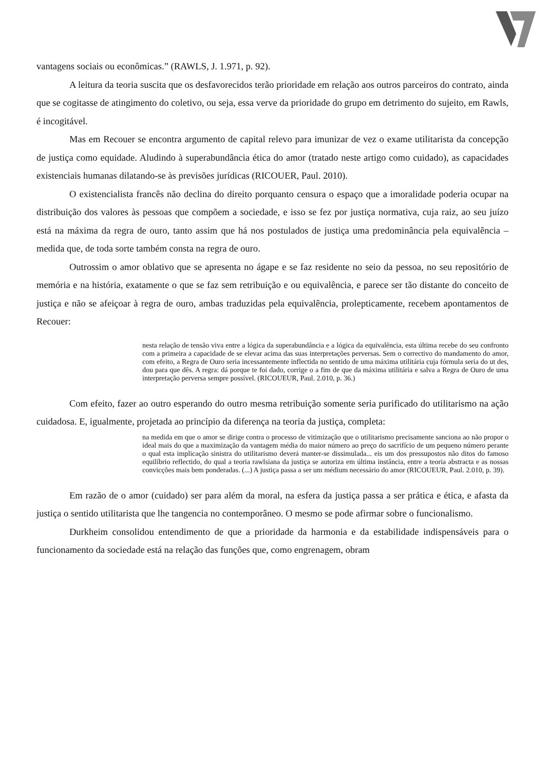vantagens sociais ou econômicas.” (RAWLS, J. 1.971, p. 92).
A leitura da teoria suscita que os desfavorecidos terão prioridade em relação aos outros parceiros do contrato, ainda que se cogitasse de atingimento do coletivo, ou seja, essa verve da prioridade do grupo em detrimento do sujeito, em Rawls, é incogitável.
Mas em Recouer se encontra argumento de capital relevo para imunizar de vez o exame utilitarista da concepção de justiça como equidade. Aludindo à superabundância ética do amor (tratado neste artigo como cuidado), as capacidades existenciais humanas dilatando-se às previsões jurídicas (RICOUER, Paul. 2010).
O existencialista francês não declina do direito porquanto censura o espaço que a imoralidade poderia ocupar na distribuição dos valores às pessoas que compõem a sociedade, e isso se fez por justiça normativa, cuja raiz, ao seu juízo está na máxima da regra de ouro, tanto assim que há nos postulados de justiça uma predominância pela equivalência – medida que, de toda sorte também consta na regra de ouro.
Outrossim o amor oblativo que se apresenta no ágape e se faz residente no seio da pessoa, no seu repositório de memória e na história, exatamente o que se faz sem retribuição e ou equivalência, e parece ser tão distante do conceito de justiça e não se afeiçoar à regra de ouro, ambas traduzidas pela equivalência, prolepticamente, recebem apontamentos de Recouer:
nesta relação de tensão viva entre a lógica da superabundância e a lógica da equivalência, esta última recebe do seu confronto com a primeira a capacidade de se elevar acima das suas interpretações perversas. Sem o correctivo do mandamento do amor, com efeito, a Regra de Ouro seria incessantemente inflectida no sentido de uma máxima utilitária cuja fórmula seria do ut des, dou para que dês. A regra: dá porque te foi dado, corrige o a fim de que da máxima utilitária e salva a Regra de Ouro de uma interpretação perversa sempre possível. (RICOUEUR, Paul. 2.010, p. 36.)
Com efeito, fazer ao outro esperando do outro mesma retribuição somente seria purificado do utilitarismo na ação cuidadosa. E, igualmente, projetada ao princípio da diferença na teoria da justiça, completa:
na medida em que o amor se dirige contra o processo de vitimização que o utilitarismo precisamente sanciona ao não propor o ideal mais do que a maximização da vantagem média do maior número ao preço do sacrifício de um pequeno número perante o qual esta implicação sinistra do utilitarismo deverá manter-se dissimulada... eis um dos pressupostos não ditos do famoso equilíbrio reflectido, do qual a teoria rawlsiana da justiça se autoriza em última instância, entre a teoria abstracta e as nossas convicções mais bem ponderadas. (...) A justiça passa a ser um médium necessário do amor (RICOUEUR, Paul. 2.010, p. 39).
Em razão de o amor (cuidado) ser para além da moral, na esfera da justiça passa a ser prática e ética, e afasta da justiça o sentido utilitarista que lhe tangencia no contemporâneo. O mesmo se pode afirmar sobre o funcionalismo.
Durkheim consolidou entendimento de que a prioridade da harmonia e da estabilidade indispensáveis para o funcionamento da sociedade está na relação das funções que, como engrenagem, obram